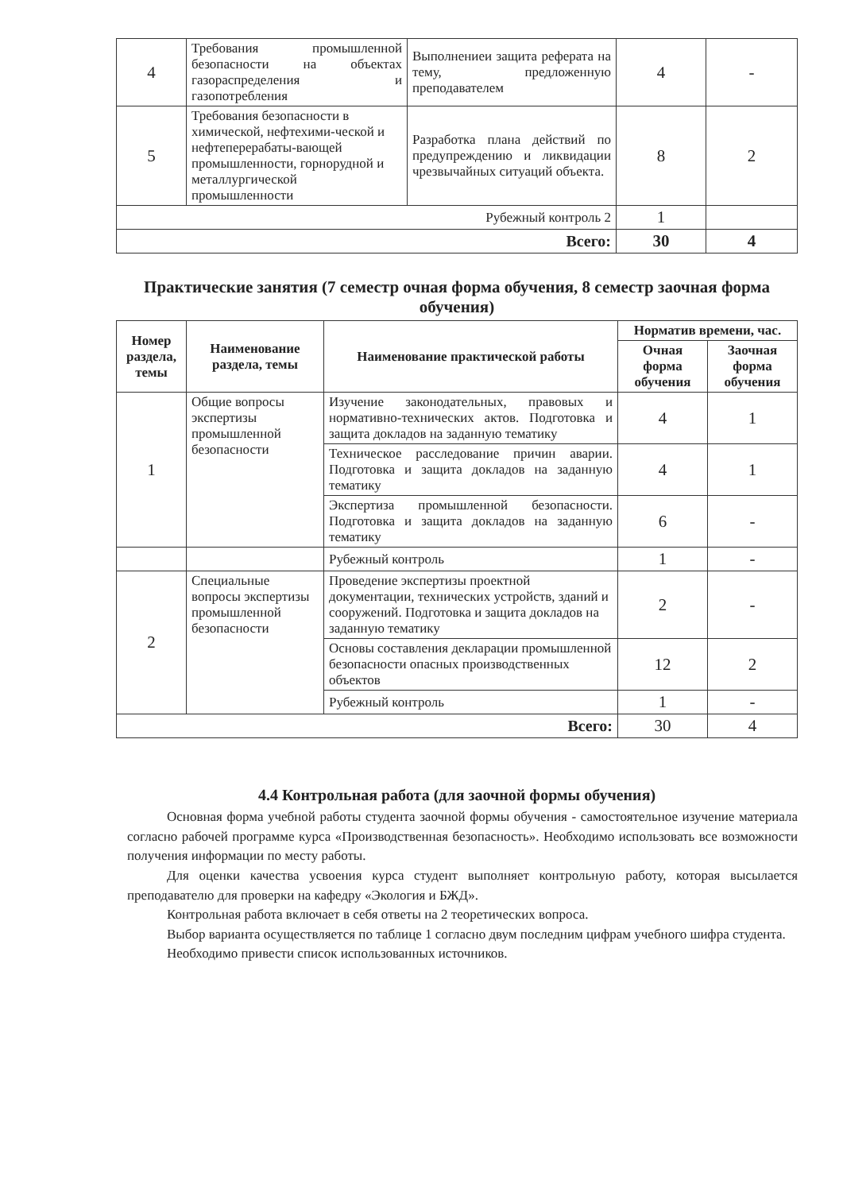| 4 | Требования промышленной безопасности на объектах газораспределения и газопотребления | Выполнениеи защита реферата на тему, предложенную преподавателем | 4 | - |
| 5 | Требования безопасности в химической, нефтехими-ческой и нефтеперерабаты-вающей промышленности, горнорудной и металлургической промышленности | Разработка плана действий по предупреждению и ликвидации чрезвычайных ситуаций объекта. | 8 | 2 |
| Рубежный контроль 2 | | | 1 | |
| Всего: | | | 30 | 4 |
Практические занятия (7 семестр очная форма обучения, 8 семестр заочная форма обучения)
| Номер раздела, темы | Наименование раздела, темы | Наименование практической работы | Норматив времени, час. | |
| --- | --- | --- | --- | --- |
| | | | Очная форма обучения | Заочная форма обучения |
| 1 | Общие вопросы экспертизы промышленной безопасности | Изучение законодательных, правовых и нормативно-технических актов. Подготовка и защита докладов на заданную тематику | 4 | 1 |
| | | Техническое расследование причин аварии. Подготовка и защита докладов на заданную тематику | 4 | 1 |
| | | Экспертиза промышленной безопасности. Подготовка и защита докладов на заданную тематику | 6 | - |
| | | Рубежный контроль | 1 | - |
| 2 | Специальные вопросы экспертизы промышленной безопасности | Проведение экспертизы проектной документации, технических устройств, зданий и сооружений. Подготовка и защита докладов на заданную тематику | 2 | - |
| | | Основы составления декларации промышленной безопасности опасных производственных объектов | 12 | 2 |
| | | Рубежный контроль | 1 | - |
| Всего: | | | 30 | 4 |
4.4 Контрольная работа (для заочной формы обучения)
Основная форма учебной работы студента заочной формы обучения - самостоятельное изучение материала согласно рабочей программе курса «Производственная безопасность». Необходимо использовать все возможности получения информации по месту работы.
Для оценки качества усвоения курса студент выполняет контрольную работу, которая высылается преподавателю для проверки на кафедру «Экология и БЖД».
Контрольная работа включает в себя ответы на 2 теоретических вопроса.
Выбор варианта осуществляется по таблице 1 согласно двум последним цифрам учебного шифра студента.
Необходимо привести список использованных источников.